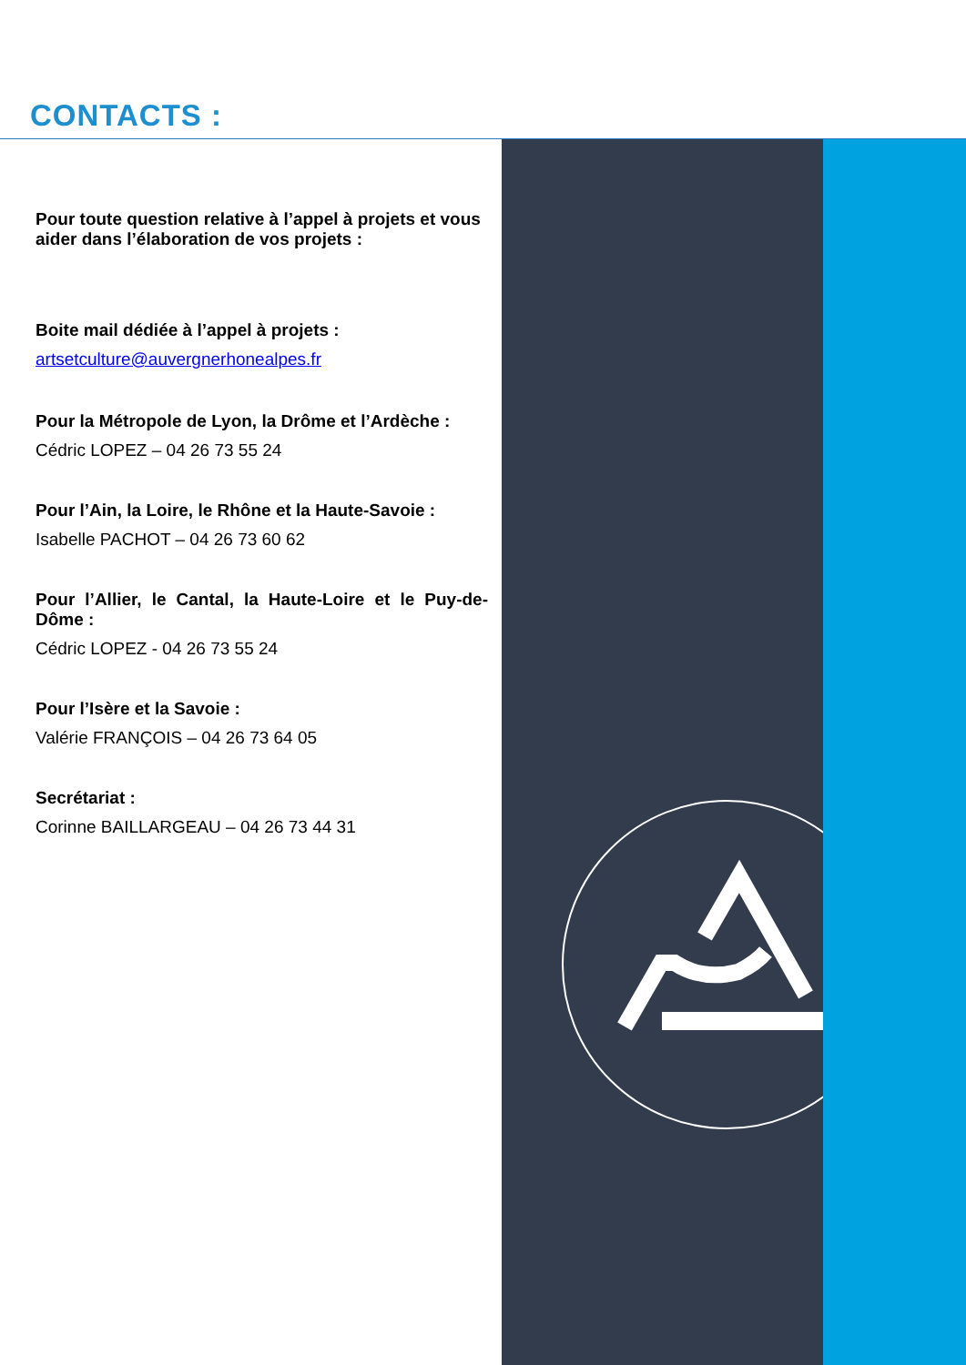CONTACTS :
Pour toute question relative à l’appel à projets et vous aider dans l’élaboration de vos projets :
Boite mail dédiée à l’appel à projets :
artsetculture@auvergnerhonealpes.fr
Pour la Métropole de Lyon, la Drôme et l’Ardèche :
Cédric LOPEZ – 04 26 73 55 24
Pour l’Ain, la Loire, le Rhône et la Haute-Savoie :
Isabelle PACHOT – 04 26 73 60 62
Pour l’Allier, le Cantal, la Haute-Loire et le Puy-de-Dôme :
Cédric LOPEZ - 04 26 73 55 24
Pour l’Isère et la Savoie :
Valérie FRANÇOIS – 04 26 73 64 05
Secrétariat :
Corinne BAILLARGEAU – 04 26 73 44 31